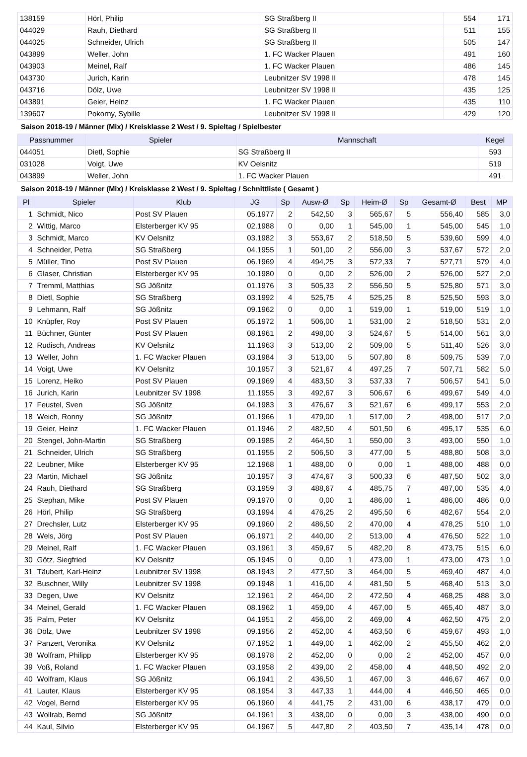| 138159 | Hörl, Philip | SG Straßberg II | 554 | 171 |
| 044029 | Rauh, Diethard | SG Straßberg II | 511 | 155 |
| 044025 | Schneider, Ulrich | SG Straßberg II | 505 | 147 |
| 043899 | Weller, John | 1. FC Wacker Plauen | 491 | 160 |
| 043903 | Meinel, Ralf | 1. FC Wacker Plauen | 486 | 145 |
| 043730 | Jurich, Karin | Leubnitzer SV 1998 II | 478 | 145 |
| 043716 | Dölz, Uwe | Leubnitzer SV 1998 II | 435 | 125 |
| 043891 | Geier, Heinz | 1. FC Wacker Plauen | 435 | 110 |
| 139607 | Pokorny, Sybille | Leubnitzer SV 1998 II | 429 | 120 |
Saison 2018-19 / Männer (Mix) / Kreisklasse 2 West / 9. Spieltag / Spielbester
| Passnummer | Spieler | Mannschaft | Kegel |
| --- | --- | --- | --- |
| 044051 | Dietl, Sophie | SG Straßberg II | 593 |
| 031028 | Voigt, Uwe | KV Oelsnitz | 519 |
| 043899 | Weller, John | 1. FC Wacker Plauen | 491 |
Saison 2018-19 / Männer (Mix) / Kreisklasse 2 West / 9. Spieltag / Schnittliste ( Gesamt )
| Pl | Spieler | Klub | JG | Sp | Ausw-Ø | Sp | Heim-Ø | Sp | Gesamt-Ø | Best | MP |
| --- | --- | --- | --- | --- | --- | --- | --- | --- | --- | --- | --- |
| 1 | Schmidt, Nico | Post SV Plauen | 05.1977 | 2 | 542,50 | 3 | 565,67 | 5 | 556,40 | 585 | 3,0 |
| 2 | Wittig, Marco | Elsterberger KV 95 | 02.1988 | 0 | 0,00 | 1 | 545,00 | 1 | 545,00 | 545 | 1,0 |
| 3 | Schmidt, Marco | KV Oelsnitz | 03.1982 | 3 | 553,67 | 2 | 518,50 | 5 | 539,60 | 599 | 4,0 |
| 4 | Schneider, Petra | SG Straßberg | 04.1955 | 1 | 501,00 | 2 | 556,00 | 3 | 537,67 | 572 | 2,0 |
| 5 | Müller, Tino | Post SV Plauen | 06.1969 | 4 | 494,25 | 3 | 572,33 | 7 | 527,71 | 579 | 4,0 |
| 6 | Glaser, Christian | Elsterberger KV 95 | 10.1980 | 0 | 0,00 | 2 | 526,00 | 2 | 526,00 | 527 | 2,0 |
| 7 | Tremml, Matthias | SG Jößnitz | 01.1976 | 3 | 505,33 | 2 | 556,50 | 5 | 525,80 | 571 | 3,0 |
| 8 | Dietl, Sophie | SG Straßberg | 03.1992 | 4 | 525,75 | 4 | 525,25 | 8 | 525,50 | 593 | 3,0 |
| 9 | Lehmann, Ralf | SG Jößnitz | 09.1962 | 0 | 0,00 | 1 | 519,00 | 1 | 519,00 | 519 | 1,0 |
| 10 | Knüpfer, Roy | Post SV Plauen | 05.1972 | 1 | 506,00 | 1 | 531,00 | 2 | 518,50 | 531 | 2,0 |
| 11 | Büchner, Günter | Post SV Plauen | 08.1961 | 2 | 498,00 | 3 | 524,67 | 5 | 514,00 | 561 | 3,0 |
| 12 | Rudisch, Andreas | KV Oelsnitz | 11.1963 | 3 | 513,00 | 2 | 509,00 | 5 | 511,40 | 526 | 3,0 |
| 13 | Weller, John | 1. FC Wacker Plauen | 03.1984 | 3 | 513,00 | 5 | 507,80 | 8 | 509,75 | 539 | 7,0 |
| 14 | Voigt, Uwe | KV Oelsnitz | 10.1957 | 3 | 521,67 | 4 | 497,25 | 7 | 507,71 | 582 | 5,0 |
| 15 | Lorenz, Heiko | Post SV Plauen | 09.1969 | 4 | 483,50 | 3 | 537,33 | 7 | 506,57 | 541 | 5,0 |
| 16 | Jurich, Karin | Leubnitzer SV 1998 | 11.1955 | 3 | 492,67 | 3 | 506,67 | 6 | 499,67 | 549 | 4,0 |
| 17 | Feustel, Sven | SG Jößnitz | 04.1983 | 3 | 476,67 | 3 | 521,67 | 6 | 499,17 | 553 | 2,0 |
| 18 | Weich, Ronny | SG Jößnitz | 01.1966 | 1 | 479,00 | 1 | 517,00 | 2 | 498,00 | 517 | 2,0 |
| 19 | Geier, Heinz | 1. FC Wacker Plauen | 01.1946 | 2 | 482,50 | 4 | 501,50 | 6 | 495,17 | 535 | 6,0 |
| 20 | Stengel, John-Martin | SG Straßberg | 09.1985 | 2 | 464,50 | 1 | 550,00 | 3 | 493,00 | 550 | 1,0 |
| 21 | Schneider, Ulrich | SG Straßberg | 01.1955 | 2 | 506,50 | 3 | 477,00 | 5 | 488,80 | 508 | 3,0 |
| 22 | Leubner, Mike | Elsterberger KV 95 | 12.1968 | 1 | 488,00 | 0 | 0,00 | 1 | 488,00 | 488 | 0,0 |
| 23 | Martin, Michael | SG Jößnitz | 10.1957 | 3 | 474,67 | 3 | 500,33 | 6 | 487,50 | 502 | 3,0 |
| 24 | Rauh, Diethard | SG Straßberg | 03.1959 | 3 | 488,67 | 4 | 485,75 | 7 | 487,00 | 535 | 4,0 |
| 25 | Stephan, Mike | Post SV Plauen | 09.1970 | 0 | 0,00 | 1 | 486,00 | 1 | 486,00 | 486 | 0,0 |
| 26 | Hörl, Philip | SG Straßberg | 03.1994 | 4 | 476,25 | 2 | 495,50 | 6 | 482,67 | 554 | 2,0 |
| 27 | Drechsler, Lutz | Elsterberger KV 95 | 09.1960 | 2 | 486,50 | 2 | 470,00 | 4 | 478,25 | 510 | 1,0 |
| 28 | Wels, Jörg | Post SV Plauen | 06.1971 | 2 | 440,00 | 2 | 513,00 | 4 | 476,50 | 522 | 1,0 |
| 29 | Meinel, Ralf | 1. FC Wacker Plauen | 03.1961 | 3 | 459,67 | 5 | 482,20 | 8 | 473,75 | 515 | 6,0 |
| 30 | Götz, Siegfried | KV Oelsnitz | 05.1945 | 0 | 0,00 | 1 | 473,00 | 1 | 473,00 | 473 | 1,0 |
| 31 | Täubert, Karl-Heinz | Leubnitzer SV 1998 | 08.1943 | 2 | 477,50 | 3 | 464,00 | 5 | 469,40 | 487 | 4,0 |
| 32 | Buschner, Willy | Leubnitzer SV 1998 | 09.1948 | 1 | 416,00 | 4 | 481,50 | 5 | 468,40 | 513 | 3,0 |
| 33 | Degen, Uwe | KV Oelsnitz | 12.1961 | 2 | 464,00 | 2 | 472,50 | 4 | 468,25 | 488 | 3,0 |
| 34 | Meinel, Gerald | 1. FC Wacker Plauen | 08.1962 | 1 | 459,00 | 4 | 467,00 | 5 | 465,40 | 487 | 3,0 |
| 35 | Palm, Peter | KV Oelsnitz | 04.1951 | 2 | 456,00 | 2 | 469,00 | 4 | 462,50 | 475 | 2,0 |
| 36 | Dölz, Uwe | Leubnitzer SV 1998 | 09.1956 | 2 | 452,00 | 4 | 463,50 | 6 | 459,67 | 493 | 1,0 |
| 37 | Panzert, Veronika | KV Oelsnitz | 07.1952 | 1 | 449,00 | 1 | 462,00 | 2 | 455,50 | 462 | 2,0 |
| 38 | Wolfram, Philipp | Elsterberger KV 95 | 08.1978 | 2 | 452,00 | 0 | 0,00 | 2 | 452,00 | 457 | 0,0 |
| 39 | Voß, Roland | 1. FC Wacker Plauen | 03.1958 | 2 | 439,00 | 2 | 458,00 | 4 | 448,50 | 492 | 2,0 |
| 40 | Wolfram, Klaus | SG Jößnitz | 06.1941 | 2 | 436,50 | 1 | 467,00 | 3 | 446,67 | 467 | 0,0 |
| 41 | Lauter, Klaus | Elsterberger KV 95 | 08.1954 | 3 | 447,33 | 1 | 444,00 | 4 | 446,50 | 465 | 0,0 |
| 42 | Vogel, Bernd | Elsterberger KV 95 | 06.1960 | 4 | 441,75 | 2 | 431,00 | 6 | 438,17 | 479 | 0,0 |
| 43 | Wollrab, Bernd | SG Jößnitz | 04.1961 | 3 | 438,00 | 0 | 0,00 | 3 | 438,00 | 490 | 0,0 |
| 44 | Kaul, Silvio | Elsterberger KV 95 | 04.1967 | 5 | 447,80 | 2 | 403,50 | 7 | 435,14 | 478 | 0,0 |